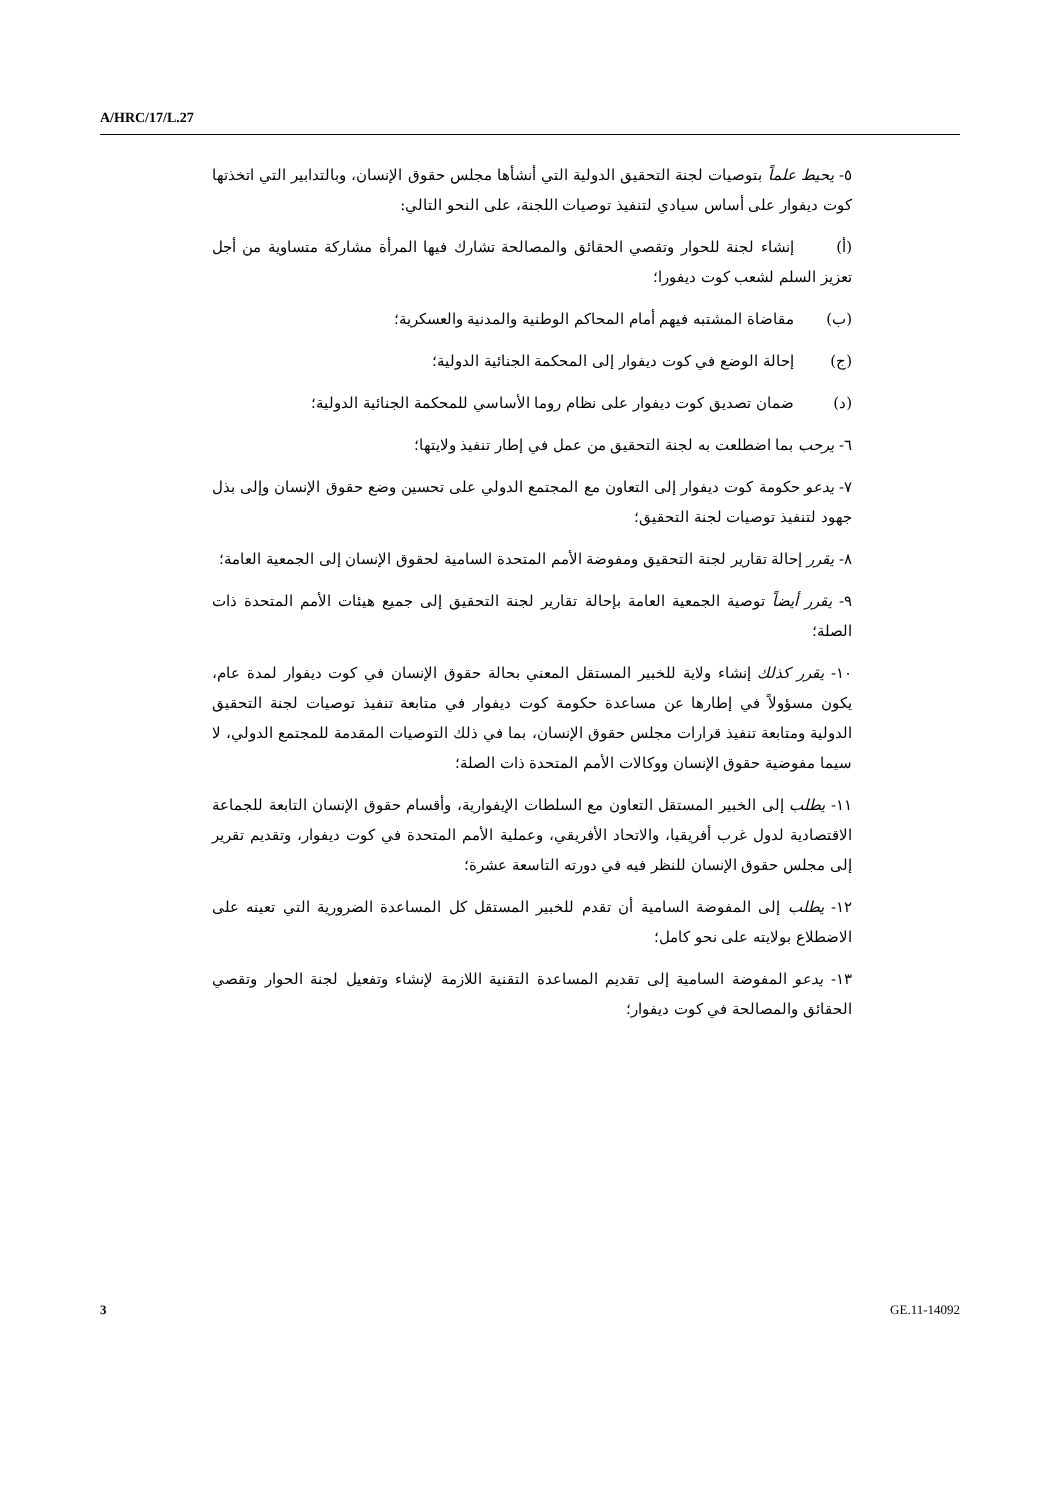A/HRC/17/L.27
٥- يحيط علماً بتوصيات لجنة التحقيق الدولية التي أنشأها مجلس حقوق الإنسان، وبالتدابير التي اتخذتها كوت ديفوار على أساس سيادي لتنفيذ توصيات اللجنة، على النحو التالي:
(أ) إنشاء لجنة للحوار وتقصي الحقائق والمصالحة تشارك فيها المرأة مشاركة متساوية من أجل تعزيز السلم لشعب كوت ديفورا؛
(ب) مقاضاة المشتبه فيهم أمام المحاكم الوطنية والمدنية والعسكرية؛
(ج) إحالة الوضع في كوت ديفوار إلى المحكمة الجنائية الدولية؛
(د) ضمان تصديق كوت ديفوار على نظام روما الأساسي للمحكمة الجنائية الدولية؛
٦- يرحب بما اضطلعت به لجنة التحقيق من عمل في إطار تنفيذ ولايتها؛
٧- يدعو حكومة كوت ديفوار إلى التعاون مع المجتمع الدولي على تحسين وضع حقوق الإنسان وإلى بذل جهود لتنفيذ توصيات لجنة التحقيق؛
٨- يقرر إحالة تقارير لجنة التحقيق ومفوضة الأمم المتحدة السامية لحقوق الإنسان إلى الجمعية العامة؛
٩- يقرر أيضاً توصية الجمعية العامة بإحالة تقارير لجنة التحقيق إلى جميع هيئات الأمم المتحدة ذات الصلة؛
١٠- يقرر كذلك إنشاء ولاية للخبير المستقل المعني بحالة حقوق الإنسان في كوت ديفوار لمدة عام، يكون مسؤولاً في إطارها عن مساعدة حكومة كوت ديفوار في متابعة تنفيذ توصيات لجنة التحقيق الدولية ومتابعة تنفيذ قرارات مجلس حقوق الإنسان، بما في ذلك التوصيات المقدمة للمجتمع الدولي، لا سيما مفوضية حقوق الإنسان ووكالات الأمم المتحدة ذات الصلة؛
١١- يطلب إلى الخبير المستقل التعاون مع السلطات الإيفوارية، وأقسام حقوق الإنسان التابعة للجماعة الاقتصادية لدول غرب أفريقيا، والاتحاد الأفريقي، وعملية الأمم المتحدة في كوت ديفوار، وتقديم تقرير إلى مجلس حقوق الإنسان للنظر فيه في دورته التاسعة عشرة؛
١٢- يطلب إلى المفوضة السامية أن تقدم للخبير المستقل كل المساعدة الضرورية التي تعينه على الاضطلاع بولايته على نحو كامل؛
١٣- يدعو المفوضة السامية إلى تقديم المساعدة التقنية اللازمة لإنشاء وتفعيل لجنة الحوار وتقصي الحقائق والمصالحة في كوت ديفوار؛
3 GE.11-14092